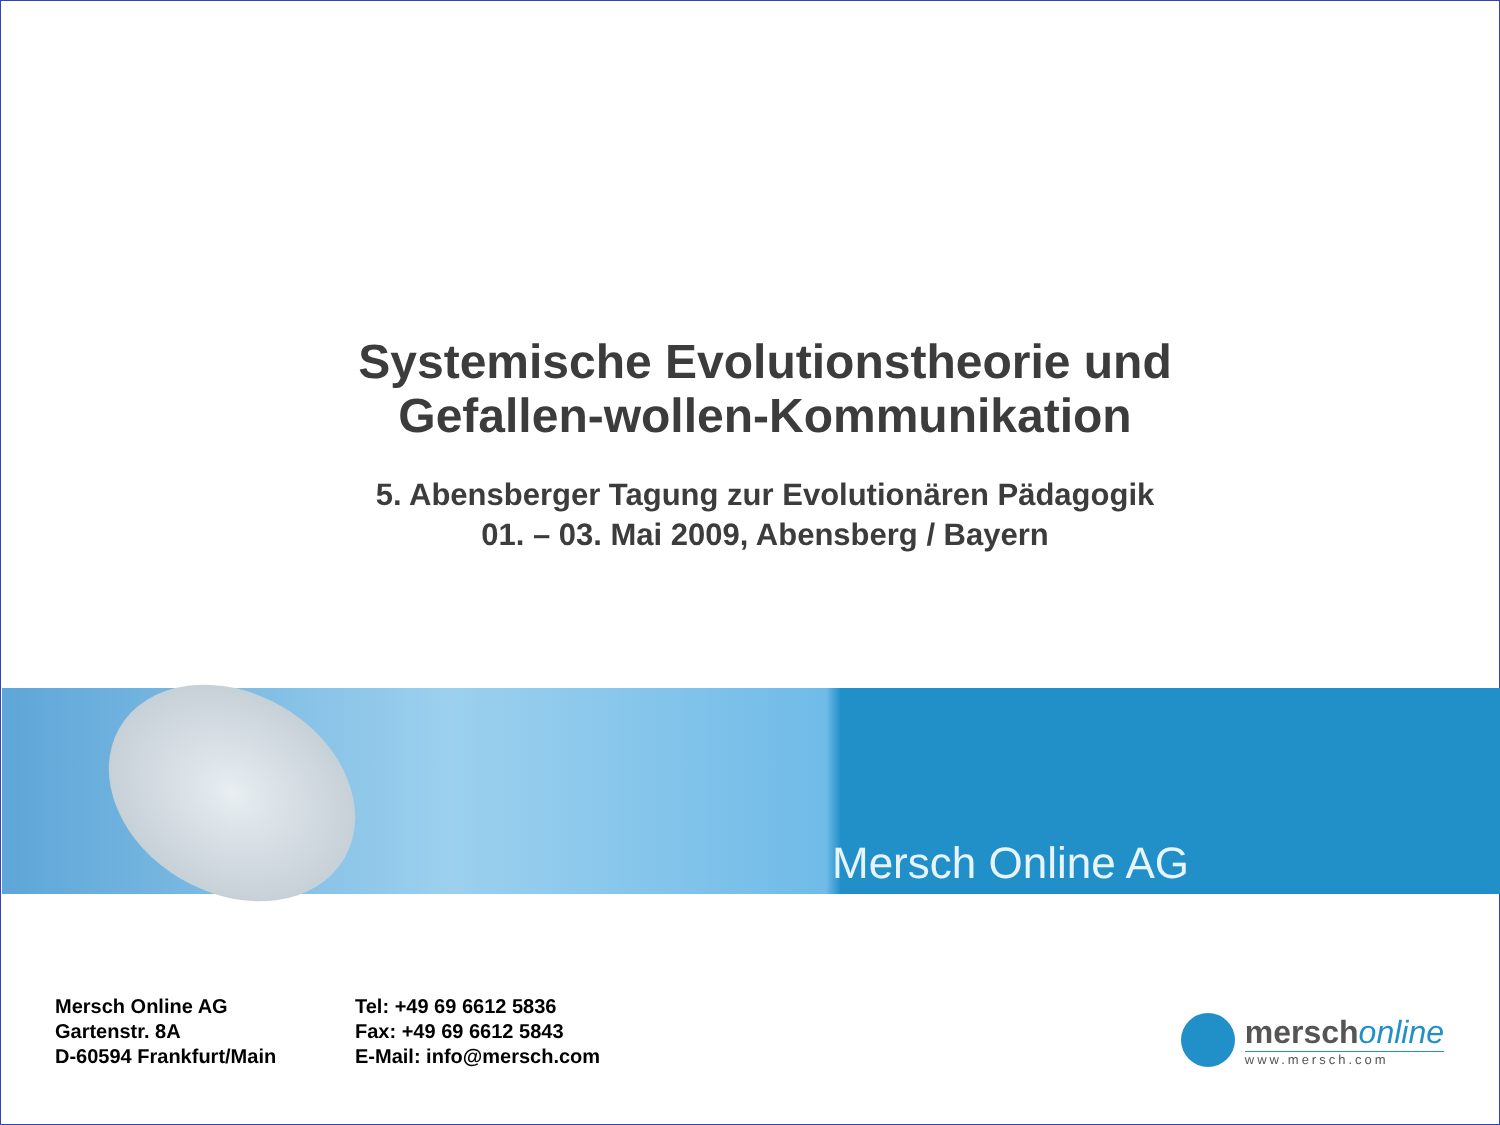Systemische Evolutionstheorie und
Gefallen-wollen-Kommunikation
5. Abensberger Tagung zur Evolutionären Pädagogik
01. – 03. Mai 2009, Abensberg / Bayern
Mersch Online AG
Mersch Online AG
Gartenstr. 8A
D-60594 Frankfurt/Main
Tel: +49 69 6612 5836
Fax: +49 69 6612 5843
E-Mail: info@mersch.com
merschonline
www.mersch.com